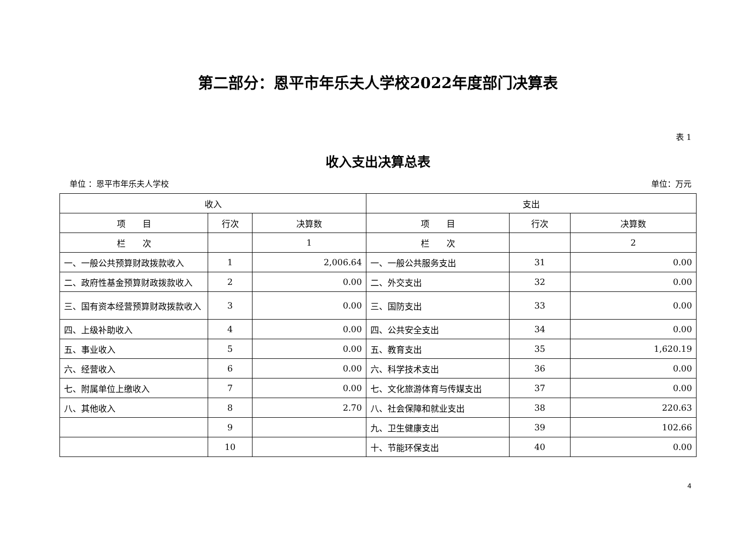第二部分：恩平市年乐夫人学校2022年度部门决算表
表 1
收入支出决算总表
单位 ：恩平市年乐夫人学校 单位：万元
| 收入 | | | 支出 | | |
| --- | --- | --- | --- | --- | --- |
| 项 目 | 行次 | 决算数 | 项 目 | 行次 | 决算数 |
| 栏 次 | | 1 | 栏 次 | | 2 |
| 一、一般公共预算财政拨款收入 | 1 | 2,006.64 | 一、一般公共服务支出 | 31 | 0.00 |
| 二、政府性基金预算财政拨款收入 | 2 | 0.00 | 二、外交支出 | 32 | 0.00 |
| 三、国有资本经营预算财政拨款收入 | 3 | 0.00 | 三、国防支出 | 33 | 0.00 |
| 四、上级补助收入 | 4 | 0.00 | 四、公共安全支出 | 34 | 0.00 |
| 五、事业收入 | 5 | 0.00 | 五、教育支出 | 35 | 1,620.19 |
| 六、经营收入 | 6 | 0.00 | 六、科学技术支出 | 36 | 0.00 |
| 七、附属单位上缴收入 | 7 | 0.00 | 七、文化旅游体育与传媒支出 | 37 | 0.00 |
| 八、其他收入 | 8 | 2.70 | 八、社会保障和就业支出 | 38 | 220.63 |
| | 9 | | 九、卫生健康支出 | 39 | 102.66 |
| | 10 | | 十、节能环保支出 | 40 | 0.00 |
4